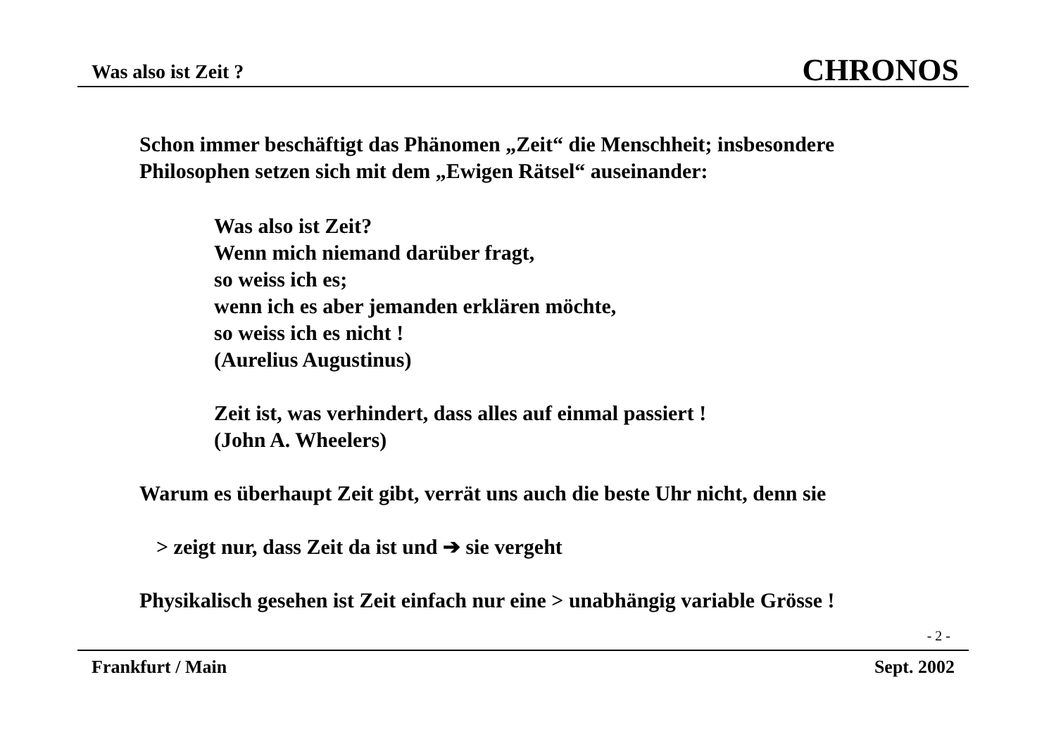Was also ist Zeit ? CHRONOS
Schon immer beschäftigt das Phänomen „Zeit“ die Menschheit; insbesondere
Philosophen setzen sich mit dem „Ewigen Rätsel“ auseinander:
Was also ist Zeit?
Wenn mich niemand darüber fragt,
so weiss ich es;
wenn ich es aber jemanden erklären möchte,
so weiss ich es nicht !
(Aurelius Augustinus)
Zeit ist, was verhindert, dass alles auf einmal passiert !
(John A. Wheelers)
Warum es überhaupt Zeit gibt, verrät uns auch die beste Uhr nicht, denn sie
> zeigt nur, dass Zeit da ist und ➔ sie vergeht
Physikalisch gesehen ist Zeit einfach nur eine > unabhängig variable Grösse !
- 2 -
Frankfurt / Main Sept. 2002